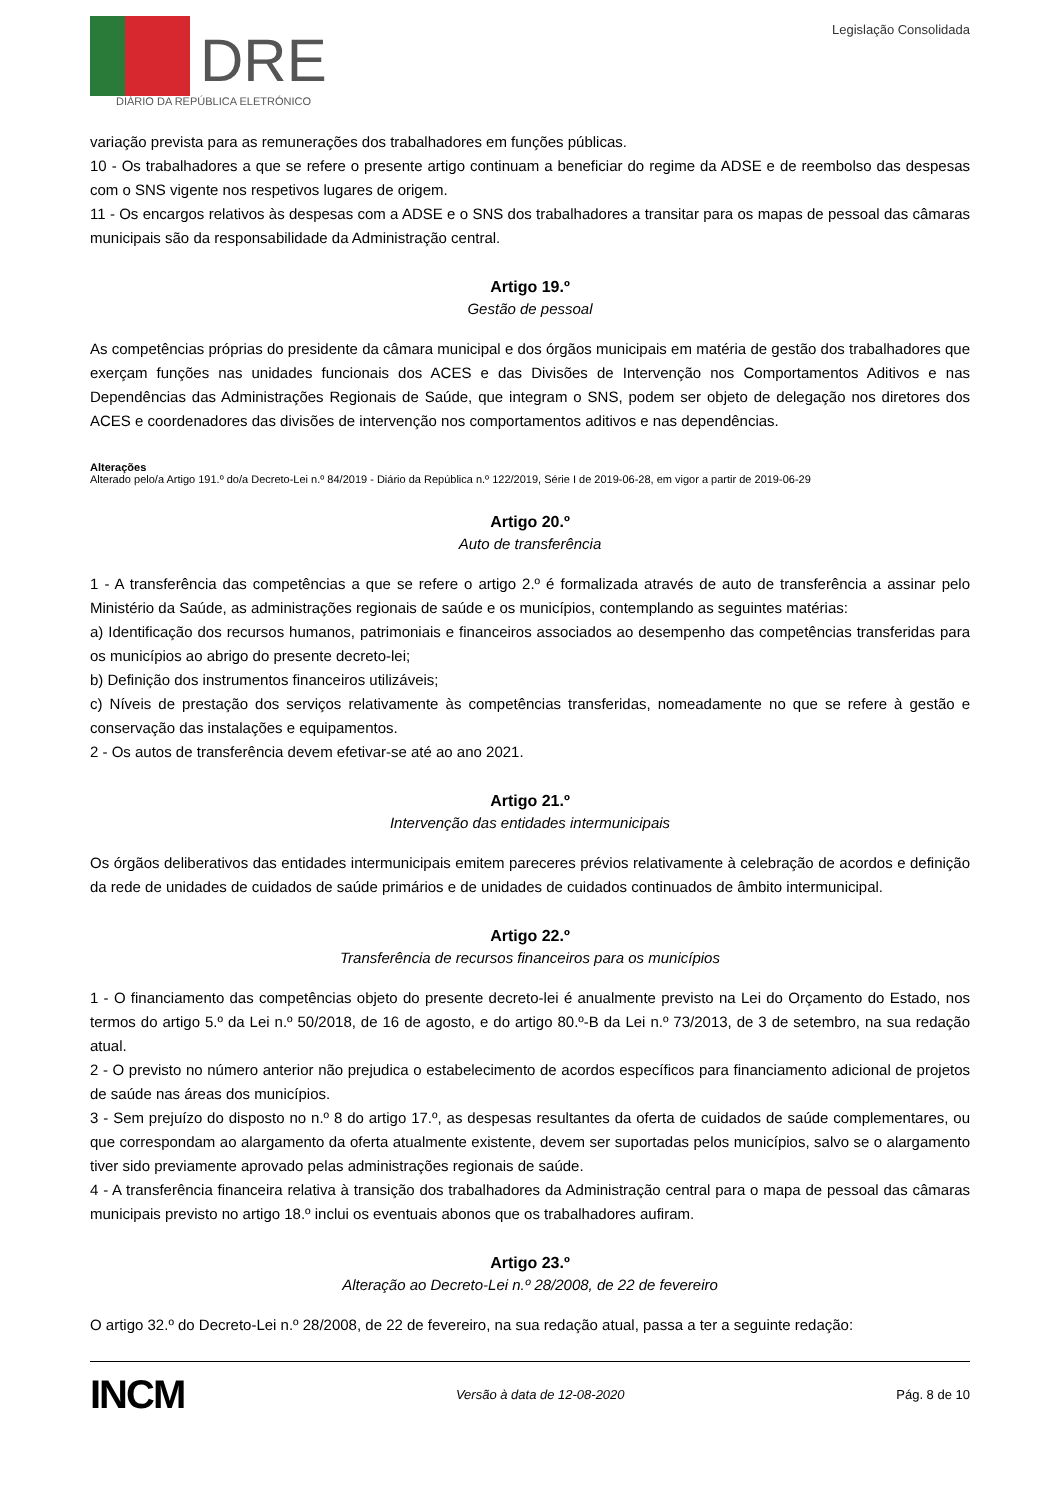DRE
DIÁRIO DA REPÚBLICA ELETRÓNICO
Legislação Consolidada
variação prevista para as remunerações dos trabalhadores em funções públicas.
10 - Os trabalhadores a que se refere o presente artigo continuam a beneficiar do regime da ADSE e de reembolso das despesas com o SNS vigente nos respetivos lugares de origem.
11 - Os encargos relativos às despesas com a ADSE e o SNS dos trabalhadores a transitar para os mapas de pessoal das câmaras municipais são da responsabilidade da Administração central.
Artigo 19.º
Gestão de pessoal
As competências próprias do presidente da câmara municipal e dos órgãos municipais em matéria de gestão dos trabalhadores que exerçam funções nas unidades funcionais dos ACES e das Divisões de Intervenção nos Comportamentos Aditivos e nas Dependências das Administrações Regionais de Saúde, que integram o SNS, podem ser objeto de delegação nos diretores dos ACES e coordenadores das divisões de intervenção nos comportamentos aditivos e nas dependências.
Alterações
Alterado pelo/a Artigo 191.º do/a Decreto-Lei n.º 84/2019 - Diário da República n.º 122/2019, Série I de 2019-06-28, em vigor a partir de 2019-06-29
Artigo 20.º
Auto de transferência
1 - A transferência das competências a que se refere o artigo 2.º é formalizada através de auto de transferência a assinar pelo Ministério da Saúde, as administrações regionais de saúde e os municípios, contemplando as seguintes matérias:
a) Identificação dos recursos humanos, patrimoniais e financeiros associados ao desempenho das competências transferidas para os municípios ao abrigo do presente decreto-lei;
b) Definição dos instrumentos financeiros utilizáveis;
c) Níveis de prestação dos serviços relativamente às competências transferidas, nomeadamente no que se refere à gestão e conservação das instalações e equipamentos.
2 - Os autos de transferência devem efetivar-se até ao ano 2021.
Artigo 21.º
Intervenção das entidades intermunicipais
Os órgãos deliberativos das entidades intermunicipais emitem pareceres prévios relativamente à celebração de acordos e definição da rede de unidades de cuidados de saúde primários e de unidades de cuidados continuados de âmbito intermunicipal.
Artigo 22.º
Transferência de recursos financeiros para os municípios
1 - O financiamento das competências objeto do presente decreto-lei é anualmente previsto na Lei do Orçamento do Estado, nos termos do artigo 5.º da Lei n.º 50/2018, de 16 de agosto, e do artigo 80.º-B da Lei n.º 73/2013, de 3 de setembro, na sua redação atual.
2 - O previsto no número anterior não prejudica o estabelecimento de acordos específicos para financiamento adicional de projetos de saúde nas áreas dos municípios.
3 - Sem prejuízo do disposto no n.º 8 do artigo 17.º, as despesas resultantes da oferta de cuidados de saúde complementares, ou que correspondam ao alargamento da oferta atualmente existente, devem ser suportadas pelos municípios, salvo se o alargamento tiver sido previamente aprovado pelas administrações regionais de saúde.
4 - A transferência financeira relativa à transição dos trabalhadores da Administração central para o mapa de pessoal das câmaras municipais previsto no artigo 18.º inclui os eventuais abonos que os trabalhadores aufiram.
Artigo 23.º
Alteração ao Decreto-Lei n.º 28/2008, de 22 de fevereiro
O artigo 32.º do Decreto-Lei n.º 28/2008, de 22 de fevereiro, na sua redação atual, passa a ter a seguinte redação:
INCM Versão à data de 12-08-2020 Pág. 8 de 10